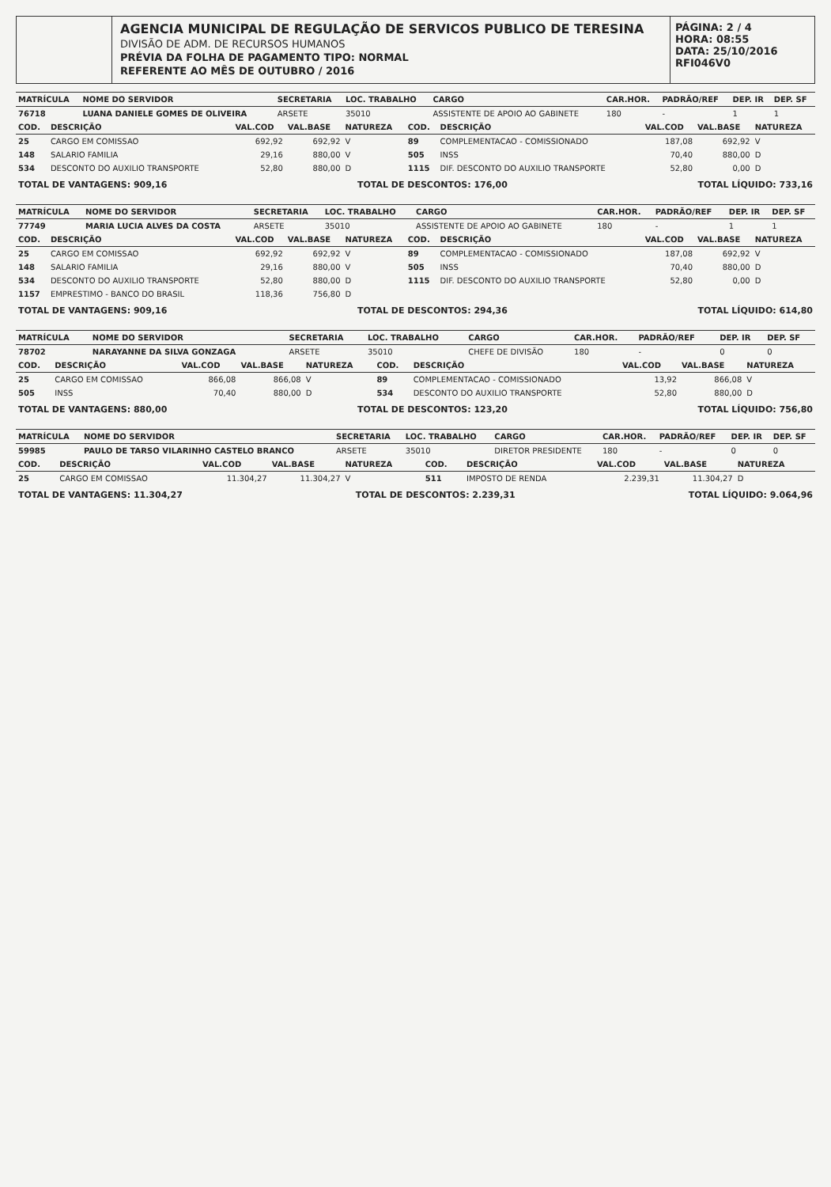AGENCIA MUNICIPAL DE REGULAÇÃO DE SERVICOS PUBLICO DE TERESINA
DIVISÃO DE ADM. DE RECURSOS HUMANOS
PRÉVIA DA FOLHA DE PAGAMENTO TIPO: NORMAL
REFERENTE AO MÊS DE OUTUBRO / 2016
PÁGINA: 2 / 4
HORA: 08:55
DATA: 25/10/2016
RFI046V0
| MATRÍCULA | NOME DO SERVIDOR | SECRETARIA | LOC. TRABALHO | CARGO | CAR.HOR. | PADRÃO/REF | DEP. IR | DEP. SF |
| --- | --- | --- | --- | --- | --- | --- | --- | --- |
| 76718 | LUANA DANIELE GOMES DE OLIVEIRA | ARSETE | 35010 | ASSISTENTE DE APOIO AO GABINETE | 180 | - | 1 | 1 |
| COD. | DESCRIÇÃO | VAL.COD | VAL.BASE | NATUREZA | COD. | DESCRIÇÃO | VAL.COD | VAL.BASE | NATUREZA |
| --- | --- | --- | --- | --- | --- | --- | --- | --- | --- |
| 25 | CARGO EM COMISSAO | 692,92 | 692,92 | V | 89 | COMPLEMENTACAO - COMISSIONADO | 187,08 | 692,92 | V |
| 148 | SALARIO FAMILIA | 29,16 | 880,00 | V | 505 | INSS | 70,40 | 880,00 | D |
| 534 | DESCONTO DO AUXILIO TRANSPORTE | 52,80 | 880,00 | D | 1115 | DIF. DESCONTO DO AUXILIO TRANSPORTE | 52,80 | 0,00 | D |
TOTAL DE VANTAGENS: 909,16 TOTAL DE DESCONTOS: 176,00 TOTAL LÍQUIDO: 733,16
| MATRÍCULA | NOME DO SERVIDOR | SECRETARIA | LOC. TRABALHO | CARGO | CAR.HOR. | PADRÃO/REF | DEP. IR | DEP. SF |
| --- | --- | --- | --- | --- | --- | --- | --- | --- |
| 77749 | MARIA LUCIA ALVES DA COSTA | ARSETE | 35010 | ASSISTENTE DE APOIO AO GABINETE | 180 | - | 1 | 1 |
| COD. | DESCRIÇÃO | VAL.COD | VAL.BASE | NATUREZA | COD. | DESCRIÇÃO | VAL.COD | VAL.BASE | NATUREZA |
| --- | --- | --- | --- | --- | --- | --- | --- | --- | --- |
| 25 | CARGO EM COMISSAO | 692,92 | 692,92 | V | 89 | COMPLEMENTACAO - COMISSIONADO | 187,08 | 692,92 | V |
| 148 | SALARIO FAMILIA | 29,16 | 880,00 | V | 505 | INSS | 70,40 | 880,00 | D |
| 534 | DESCONTO DO AUXILIO TRANSPORTE | 52,80 | 880,00 | D | 1115 | DIF. DESCONTO DO AUXILIO TRANSPORTE | 52,80 | 0,00 | D |
| 1157 | EMPRESTIMO - BANCO DO BRASIL | 118,36 | 756,80 | D | | | | | |
TOTAL DE VANTAGENS: 909,16 TOTAL DE DESCONTOS: 294,36 TOTAL LÍQUIDO: 614,80
| MATRÍCULA | NOME DO SERVIDOR | SECRETARIA | LOC. TRABALHO | CARGO | CAR.HOR. | PADRÃO/REF | DEP. IR | DEP. SF |
| --- | --- | --- | --- | --- | --- | --- | --- | --- |
| 78702 | NARAYANNE DA SILVA GONZAGA | ARSETE | 35010 | CHEFE DE DIVISÃO | 180 | - | 0 | 0 |
| COD. | DESCRIÇÃO | VAL.COD | VAL.BASE | NATUREZA | COD. | DESCRIÇÃO | VAL.COD | VAL.BASE | NATUREZA |
| --- | --- | --- | --- | --- | --- | --- | --- | --- | --- |
| 25 | CARGO EM COMISSAO | 866,08 | 866,08 | V | 89 | COMPLEMENTACAO - COMISSIONADO | 13,92 | 866,08 | V |
| 505 | INSS | 70,40 | 880,00 | D | 534 | DESCONTO DO AUXILIO TRANSPORTE | 52,80 | 880,00 | D |
TOTAL DE VANTAGENS: 880,00 TOTAL DE DESCONTOS: 123,20 TOTAL LÍQUIDO: 756,80
| MATRÍCULA | NOME DO SERVIDOR | SECRETARIA | LOC. TRABALHO | CARGO | CAR.HOR. | PADRÃO/REF | DEP. IR | DEP. SF |
| --- | --- | --- | --- | --- | --- | --- | --- | --- |
| 59985 | PAULO DE TARSO VILARINHO CASTELO BRANCO | ARSETE | 35010 | DIRETOR PRESIDENTE | 180 | - | 0 | 0 |
| COD. | DESCRIÇÃO | VAL.COD | VAL.BASE | NATUREZA | COD. | DESCRIÇÃO | VAL.COD | VAL.BASE | NATUREZA |
| --- | --- | --- | --- | --- | --- | --- | --- | --- | --- |
| 25 | CARGO EM COMISSAO | 11.304,27 | 11.304,27 | V | 511 | IMPOSTO DE RENDA | 2.239,31 | 11.304,27 | D |
TOTAL DE VANTAGENS: 11.304,27 TOTAL DE DESCONTOS: 2.239,31 TOTAL LÍQUIDO: 9.064,96